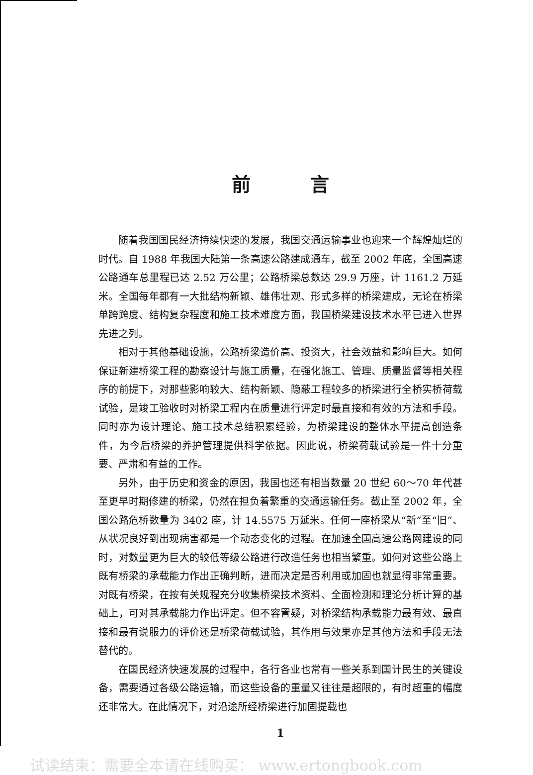前言
随着我国国民经济持续快速的发展，我国交通运输事业也迎来一个辉煌灿烂的时代。自 1988 年我国大陆第一条高速公路建成通车，截至 2002 年底，全国高速公路通车总里程已达 2.52 万公里；公路桥梁总数达 29.9 万座，计 1161.2 万延米。全国每年都有一大批结构新颖、雄伟壮观、形式多样的桥梁建成，无论在桥梁单跨跨度、结构复杂程度和施工技术难度方面，我国桥梁建设技术水平已进入世界先进之列。
相对于其他基础设施，公路桥梁造价高、投资大，社会效益和影响巨大。如何保证新建桥梁工程的勘察设计与施工质量，在强化施工、管理、质量监督等相关程序的前提下，对那些影响较大、结构新颖、隐蔽工程较多的桥梁进行全桥实桥荷载试验，是竣工验收时对桥梁工程内在质量进行评定时最直接和有效的方法和手段。同时亦为设计理论、施工技术总结积累经验，为桥梁建设的整体水平提高创造条件，为今后桥梁的养护管理提供科学依据。因此说，桥梁荷载试验是一件十分重要、严肃和有益的工作。
另外，由于历史和资金的原因，我国也还有相当数量 20 世纪 60～70 年代甚至更早时期修建的桥梁，仍然在担负着繁重的交通运输任务。截止至 2002 年，全国公路危桥数量为 3402 座，计 14.5575 万延米。任何一座桥梁从“新”至“旧”、从状况良好到出现病害都是一个动态变化的过程。在加速全国高速公路网建设的同时，对数量更为巨大的较低等级公路进行改造任务也相当繁重。如何对这些公路上既有桥梁的承载能力作出正确判断，进而决定是否利用或加固也就显得非常重要。对既有桥梁，在按有关规程充分收集桥梁技术资料、全面检测和理论分析计算的基础上，可对其承载能力作出评定。但不容置疑，对桥梁结构承载能力最有效、最直接和最有说服力的评价还是桥梁荷载试验，其作用与效果亦是其他方法和手段无法替代的。
在国民经济快速发展的过程中，各行各业也常有一些关系到国计民生的关键设备，需要通过各级公路运输，而这些设备的重量又往往是超限的，有时超重的幅度还非常大。在此情况下，对沿途所经桥梁进行加固提载也
1
试读结束：需要全本请在线购买： www.ertongbook.com